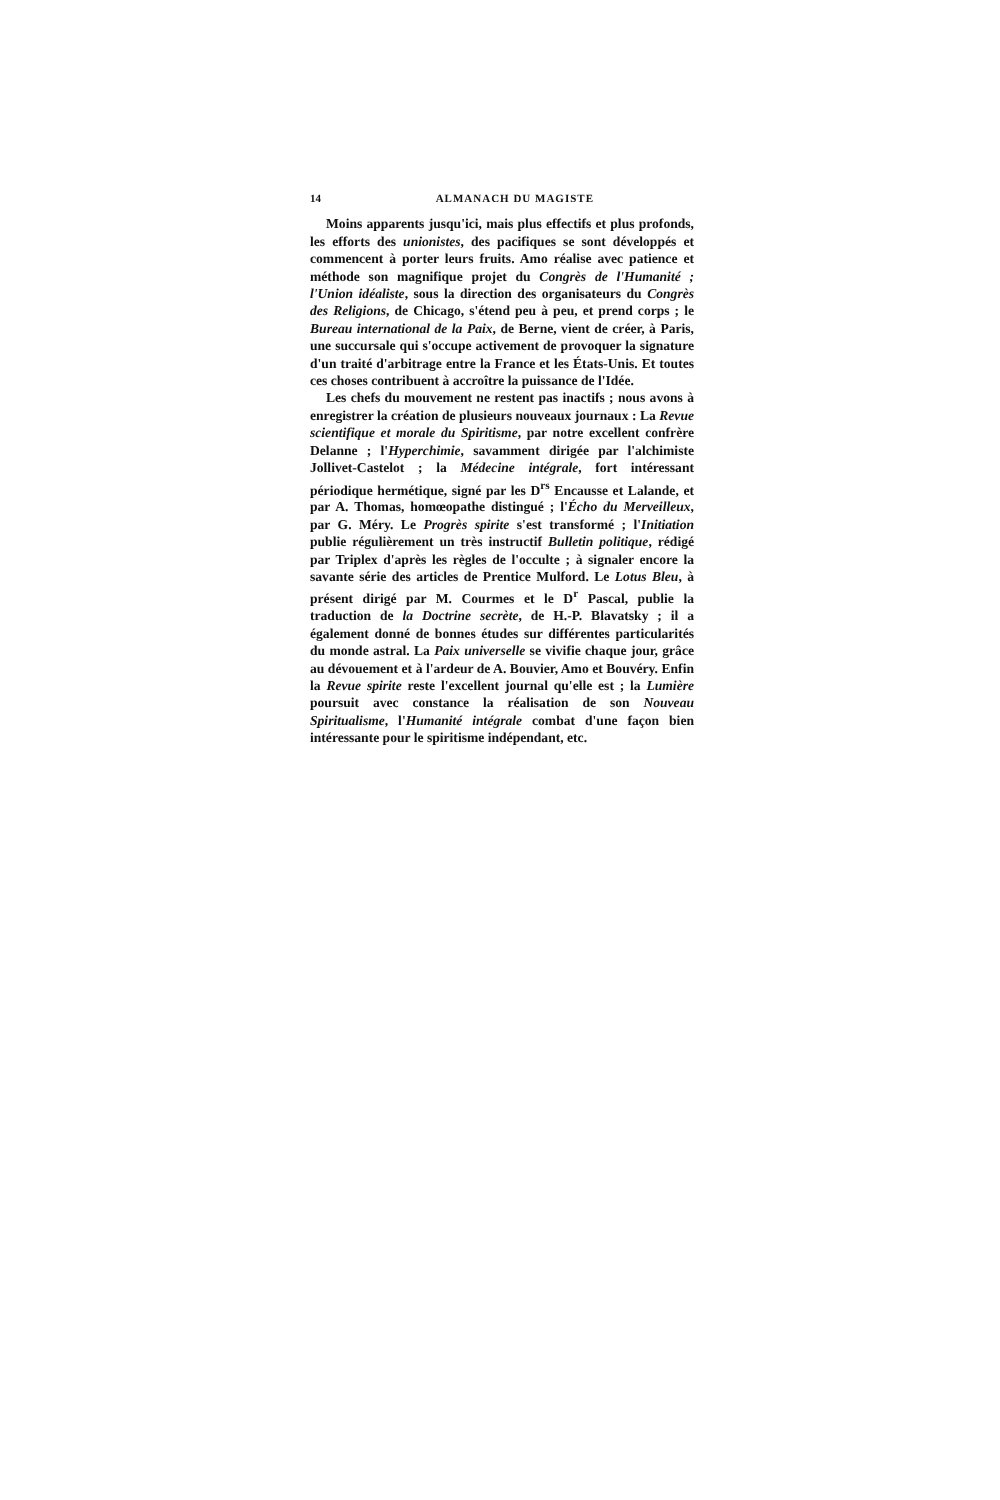14 ALMANACH DU MAGISTE
Moins apparents jusqu'ici, mais plus effectifs et plus profonds, les efforts des unionistes, des pacifiques se sont développés et commencent à porter leurs fruits. Amo réalise avec patience et méthode son magnifique projet du Congrès de l'Humanité ; l'Union idéaliste, sous la direction des organisateurs du Congrès des Religions, de Chicago, s'étend peu à peu, et prend corps ; le Bureau international de la Paix, de Berne, vient de créer, à Paris, une succursale qui s'occupe activement de provoquer la signature d'un traité d'arbitrage entre la France et les États-Unis. Et toutes ces choses contribuent à accroître la puissance de l'Idée.
Les chefs du mouvement ne restent pas inactifs ; nous avons à enregistrer la création de plusieurs nouveaux journaux : La Revue scientifique et morale du Spiritisme, par notre excellent confrère Delanne ; l'Hyperchimie, savamment dirigée par l'alchimiste Jollivet-Castelot ; la Médecine intégrale, fort intéressant périodique hermétique, signé par les D<sup>rs</sup> Encausse et Lalande, et par A. Thomas, homœopathe distingué ; l'Écho du Merveilleux, par G. Méry. Le Progrès spirite s'est transformé ; l'Initiation publie régulièrement un très instructif Bulletin politique, rédigé par Triplex d'après les règles de l'occulte ; à signaler encore la savante série des articles de Prentice Mulford. Le Lotus Bleu, à présent dirigé par M. Courmes et le D<sup>r</sup> Pascal, publie la traduction de la Doctrine secrète, de H.-P. Blavatsky ; il a également donné de bonnes études sur différentes particularités du monde astral. La Paix universelle se vivifie chaque jour, grâce au dévouement et à l'ardeur de A. Bouvier, Amo et Bouvéry. Enfin la Revue spirite reste l'excellent journal qu'elle est ; la Lumière poursuit avec constance la réalisation de son Nouveau Spiritualisme, l'Humanité intégrale combat d'une façon bien intéressante pour le spiritisme indépendant, etc.